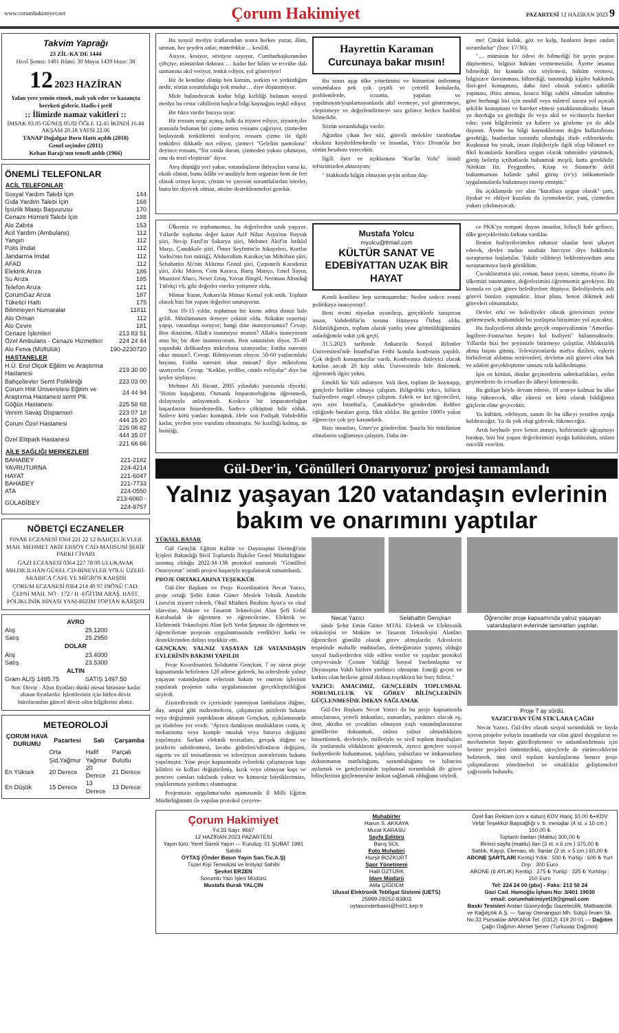www.corumhakimiyet.net Çorum Hakimiyet PAZARTESİ 12 HAZİRAN 2023 9
Takvim Yaprağı
23 ZİL-KA'DE 1444
Hicrî Şemsi: 1401 Rûmi: 30 Mayıs 1439 Hızır: 38
12 2023 HAZİRAN
Yalan yere yemin etmek, malı yok eder ve kazançta bereketi giderir. Hadîs-i şerîf
:: İlimizde namaz vakitleri ::
İMSAK 03.05 GÜNEŞ 05.02 ÖĞLE 12.45 İKİNDİ 16.44 AKŞAM 20.18 YATSI 22.06
TANAP Doğalgaz Boru Hattı açıldı (2018)
Genel seçimler (2011)
Keban Barajı'nın temeli atıldı (1966)
ÖNEMLİ TELEFONLAR
| ACİL TELEFONLAR | |
| --- | --- |
| Sosyal Yardım Talebi İçin | 144 |
| Gıda Yardım Talebi İçin | 168 |
| İşsizlik Maaşı Başvurusu | 170 |
| Cenaze Hizmeti Talebi İçin | 188 |
| Alo Zabıta | 153 |
| Acil Yardım (Ambulans) | 112 |
| Yangın | 112 |
| Polis İmdat | 112 |
| Jandarma İmdat | 112 |
| AFAD | 112 |
| Elektrik Arıza | 186 |
| Su Arıza | 185 |
| Telefon Arıza | 121 |
| ÇorumGaz Arıza | 187 |
| Tüketici Hattı | 175 |
| Bilinmeyen Numaralar | 11811 |
| Alo Orman | 112 |
| Alo Çevre | 181 |
| Cenaze İşlemleri | 213 83 51 |
| Özel Ambulans - Cenaze Hizmetleri | 224 24 44 |
| Alo Fetva (Müftülük) | 190-2230720 |
| HASTANELER | |
| H.Ü. Erol Olçok Eğitim ve Araştırma Hastanesi | 219 30 00 |
| Bahçelievler Semt Polikliniği | 223 03 00 |
| Çorum Hitit Üniversitesi Eğitim ve Araştırma Hastanesi semt Plk. | 24 44 94 |
| Göğüs Hastanesi | 225 58 68 |
| Verem Savaş Dispanseri | 223 07 18 |
| Çorum Özel Hastanesi | 444 15 20 226 06 82 |
| Özel Elitpark Hastanesi | 444 35 07 221 66 66 |
| AİLE SAĞLIĞI MERKEZLERİ | |
| BAHABEY | 221-2182 |
| YAVRUTURNA | 224-4214 |
| HAYAT | 221-6047 |
| BAHABEY | 221-7733 |
| ATA | 224-0550 |
| GÜLABİBEY | 213-6060 - 224-9757 |
NÖBETÇİ ECZANELER
PINAR ECZANESİ 0364 221 22 12 BAHÇELİEVLER MAH. MEHMET AKİF ERSOY CAD-MAHSUNİ ŞERİF PARKI CİVARI
GAZİ ECZANESİ 0364 227 78 00 ULUKAVAK MH.DR.ILHAN GÜREL CD-BİNEVLER YOLU ÜZERİ-ARABICA CAFE VE MİGROS KARŞISI
ÇORUM ECZANESİ 0364 214 40 97 İNÖNÜ CAD. ÇEPNİ MAH. NO : 172 / H -EĞİTİM ARAŞ. HAST. POLİKLİNİK BİNASI YANI-BİZİM TOPTAN KARŞISI
| AVRO | |
| --- | --- |
| Alış | 25.1200 |
| Satış | 25.2950 |
| DOLAR | |
| Alış | 23.4000 |
| Satış | 23.5300 |
| ALTIN | |
| Gram ALIŞ 1485.75 | SATIŞ 1497.50 |
Not: Döviz - Altın fiyatları dünki mesai bitimine kadar alınan fiyatlardır. İşlemleriniz için lütfen döviz bürolarından güncel döviz-altın bilgilerini alınız.
METEOROLOJİ
| ÇORUM HAVA DURUMU | Pazartesi | Salı | Çarşamba |
| --- | --- | --- | --- |
| | Orta Şid.Yağmur | Hafif Yağmur | Parçalı Bulutlu |
| En Yüksek | 20 Derece | 20 Derece | 21 Derece |
| En Düşük | 15 Derece | 13 Derece | 13 Derece |
Bu sosyal medya icatlarından sonra herkes yazar, âlim, uzman, her şeyden anlar, mütefekkir… kesildi.
Asıyor, kesiyor, sövüyor sayıyor, Cumhurbaşkanından çiftçiye, mimardan doktora … kadar her bilim ve tecrübe dalı uzmanına akıl veriyor, tenkit ediyor, yol gösteriyor!
Bir de kendine dönüp ben kimim, yetkim ve yetkinliğim nedir, sözün sorumluluğu yok mudur… diye düşünmüyor.
Mide bulandıracak kadar bilgi kirliliği bulunan sosyal medya bu cesur cahillerin başlıca bilgi kaynağını teşkil ediyor.
Bir fıkra vardır buraya uyar:
Bir ressam sergi açmış, halk da ziyaret ediyor, ziyaretçiler arasında bulunan bir çizme ustası ressamı çağırıyor, çizmeden başlayarak tenkitlerini sıralıyor, ressam çizme ile ilgili tenkitleri dikkatle not ediyor, çizmeci "Gelelim pantolona" deyince ressam, "Siz orada durun, çizmeden yukarı çıkmayın, onu da terzi eleştirsin" diyor.
Ateş düştüğü yeri yakar, vatandaşların ihtiyaçları varsa ki, eksik olmaz, bunu âdâbı ve usulüyle hem organize hem de fert olarak ortaya koyar, çözüm ve çaresini sorumlulardan isterler, bunu bir diyecek olmaz, aksine desteklenmeleri gerekir.
Hayrettin Karaman
Curcunaya bakar mısın!
Bu sınırı aşıp ülke yönetimini ve hizmetini üstlenmiş sorumlulara pek çok çeşitli ve çetrefil konularda, problemlerde, icraatta, yapılan ve yapılmayan/yapılamayanlarda akıl vermeye, yol göstermeye, eleştirmeye ve değerlendirmeye sıra gelince herkes haddini bilmelidir.
Sözün sorumluluğu vardır.
Ağızdan çıkan her söz, görevli melekler tarafından eksiksiz kaydedilmektedir ve insanlar, Yüce Divan'da her sözün hesabını verecektir.
İlgili âyet ve açıklaması "Kur'ân Yolu" isimli tefsirimizden aktarayım:
" Hakkında bilgin olmayan şeyin ardına düş-
me! Çünkü kulak, göz ve kalp, bunların hepsi ondan sorumludur" (İsra: 17/36).
"… müminin bir ödevi de bilmediği bir şeyin peşine düşmemesi, bilgisiz hüküm vermemesidir. Âyette insanın bilmediği bir konuda söz söylemesi, hüküm vermesi, bilgisizce davranması, bilmediği, tanımadığı kişiler hakkında ileri-geri konuşması, daha özel olarak yalancı şahitlik yapması, iftira atması, kısaca bilgi sahibi olmadan tahmine göre herhangi biri için maddî veya mânevî zarara yol açacak şekilde konuşması ve hareket etmesi yasaklanmaktadır. İnsan ya duyduğu ya gördüğü ile veya akıl ve vicdanıyla hareket eder; yani bilgilerimiz ya habere ya gözleme ya da akla dayanır. Âyette bu bilgi kaynaklarının doğru kullanılması gerektiği, bunlardan sorumlu olunduğu ifade edilmektedir. Kuşkusuz bu yasak, insan ilişkileriyle ilgili olup bilimsel ve fikrî konularda kurallara uygun olarak tahminler yürütmek, görüş belirtip içtihatlarda bulunmak meşrû, hatta gereklidir. Nitekim Hz. Peygamber, Kitap ve Sünnet'te delil bulunmaması halinde şahsî görüş (re'y) istikametinde uygulamalarda bulunmayı tasvip etmiştir."
Bu açıklamada yer alan "kurallara uygun olarak" şartı, liyakat ve ehliyet kuralını da içermektedir; yani, çizmeden yukarı çıkılmayacak.
Ülkemiz ve toplumumuz, bu değerlerden uzak yaşıyor. Yıllardır topluma değer katan Arif Nihat Asya'nın Bayrak şiiri, Necip Fazıl'ın Sakarya şiiri, Mehmet Akif'in İstiklal Marşı, Çanakkale şiiri, Ömer Seyfettin'in hikayeleri, Kurtlar Vadisi'nin fon müziği, Abdurrahim Karakoç'un Mihriban şiiri, Sebahattin Ali'nin Aldırma Gönül şiiri, Çırpınırdı Karadeniz şiiri, Zeki Müren, Cem Karaca, Barış Manço, Emel Sayın, Muazzez Abacı, Neset Ertaş, Yavuz Bingöl, Neriman Altındağ Tüfekçi vb. gibi değerler eserler yetişmez oldu.
Mimar Sinan, Ankara'da Mimar Kemal yok artık. Toplum olarak bizi biz yapan değerleri unutuyoruz.
Son 10-15 yıldır, toplumun bir kısmı adeta dinsiz hale geldi. Müslümanım demeye çekinir oldu. Sokakta roportajı yapıp, vatandaşa soruyor; hangi dine inanıyorsunuz? Cevap: Ben dinsizim, Allah'a inanmıyor musun? Allah'a inanıyorum ama hiç bir dine inanmıyorum. Ben satanistim diyor. 35-40 yaşındaki delikanlıya mikrofonu uzatıyorlar; Fatiha suresini okur musun?, Cevap: Bilmiyorum oluyor. 50-60 yaşlarındaki bayana, Fatiha suresini okur musun? diye mikrofonu uzatıyorlar. Cevap: "Kırklar, yediler, cümle evliyalar" diye bir şeyler söylüyor.
Mehmet Ali Birant, 2005 yılındaki yazısında diyorki; "Bizim kuşağımız, Osmanlı İmparatorluğu'nu öğrenmedi, dolayısıyla anlayamadı. Koskoca bir imparatorluğun başarılarını hissedemedik. Sadece çöküşünü bilir olduk. Sadece kötü yanları konuştuk. Hele son Padişah Vahdeddin kadar, yerden yere vurulanı olmamıştır. Ne kızıllığı kalmış, ne hainliği.
Mustafa Yolcu
myolcu@ttmail.com
KÜLTÜR SANAT VE EDEBİYATTAN UZAK BİR HAYAT
Kendi kendime hep sormuşumdur: Neden sadece resmi politikaya inanıyoruz?
Beni resmi rüyadan uyandırıp, gerçeklerle tanıştıran insan, Vahdeddin'in torunu Hümeyra Özbaş oldu. Aldatıldığımızı, toplum olarak yanlış yöne götürüldüğümüzü anladığımda vakit çok geçti.
31.5.2023 tarihinde Ankara'da Sosyal Bilimler Üniversitesi'nde İstanbul'un Fethi konulu konferans yapıldı. Çok değerli konuşmacılar vardı. Konferansa dinleyici olarak katılan ancak 20 kişi oldu. Üniversitede bile dinlemek, öğrenmek ilgisi yoktu.
Emekli bir Vali anlatıyor. Vali iken, toplum ile kaynaşıp, gençlerle birlikte olmaya çalıştım. Bölgedeki yıkıcı, bölücü faaliyetlere engel olmaya çalıştım. Erkek ve kız öğrencileri, ayrı ayrı İstanbul'a, Çanakkale'ye gönderdim. Rehber eşliğinde buraları gezip, fikir aldılar. Bu geziler 1000'e yakın öğrenciye çok şey kazandırdı.
Bazı insanları, Ümre'ye gönderdim. Şuurlu bir müslüman olmalarını sağlamaya çalıştım. Daha ön-
ce PKK'ya sempati duyan insanlar, bilinçli hale gelince, ülke gerçeklerinin farkına vardılar.
Benim faaliyetlerimden rahatsız olanlar beni şikayet ederek, devlet malını usulsüz harcıyor diye hakkımda soruşturma başlattılar. Takdir edilmeyi beklemiyordum ama soruşturmaya layık görüldüm.
Çocuklarımıza şiir, roman, basın yayın, sinema, tiyatro ile ülkemizi tanıtmamız, değerlerimizi öğretmemiz gerekiyor. Bu konuda en çok görev belediyelere düşüyor. Belediyelerin asli görevi bunları yapmaktır. İmar planı, beton dökmek asli görevleri olmamalıdır.
Devlet erki ve belediyeler olarak görevimizi yerine getirmezsek, toplumdaki bu yozlaşma bitişimize yol açacaktır.
Bu faaliyetlerin altında gerçek emperyalizmin "Amerika-İngiltere-Fransa'nın beşinci kol faaliyeti" bulunmaktadır. Yıllardır bizi her şeyimizle bitirmeye çalıştılar. Ahlaksızlık almış başını gitmiş. Televizyonlarda mafya dizileri, eşlerin birbirlerini aldatma serüvenleri, devletin asli görevi olan hak ve adaleti gerçekleştirme unsuru rafa kaldırılmıştır.
İşin en kötüsü, dindar geçinenlerin sahtekarlıkları, aydın geçinenlerin de icraatları ile ülkeyi bitirmesidir.
Bu gidişat böyle devam ederse, 10 seneye kalmaz bu ülke bitip tükenecek, ülke idaresi en kötü olarak bildiğimiz güçlerin eline geçecektir.
Ya kültürü, edebiyatı, sanatı ile bu ülkeyi yeniden ayağa kaldıracağız. Ya da yok olup gidecek, tükeneceğiz.
Artık beyhude yere beton atmayı, birbirimizle uğraşmayı bırakıp, bizi biz yapan değerlerimizi ayağa kaldıralım, onlara öncelik verelim.
Gül-Der'in, 'Gönülleri Onarıyoruz' projesi tamamlandı
Yalnız yaşayan 120 vatandaşın evlerinin bakım ve onarımını yaptılar
YÜKSEL BASAR
Gül Gençlik Eğitim Kültür ve Dayanışma Derneği'nin İçişleri Bakanlığı Sivil Toplumla İlişkiler Genel Müdürlüğüne sunmuş olduğu 2022-M-138 protokol numaralı "Gönülleri Onarıyoruz" isimli projesi başarıyla uygulanarak tamamlandı.
PROJE ORTAKLARINA TEŞEKKÜR
Gül-Der Başkanı ve Proje Koordinatörü Necat Yazıcı, proje ortağı Şehit Emin Güner Meslek Teknik Anadolu Lisesi'ni ziyaret ederek, Okul Müdürü İbrahim Ayaz'a ve okul idaresine, Makine ve Tasarım Teknolojisi Alan Şefi Erdal Karabudak ile öğretmen ve öğrencilerine, Elektrik ve Elektronik Teknolojisi Alan Şefi Vedat Şaşmaz ile öğretmen ve öğrencilerine projenin uygulanmasında verdikleri katkı ve desteklerinden dolayı teşekkür etti.
GENÇKAN: YALNIZ YAŞAYAN 120 VATANDAŞIN EVLERİNİN BAKIMI YAPILDI
Proje Koordinatörü Selahattin Gençkan, 7 ay süren proje kapsamında belirlenen 120 adrese giderek, bu adreslerde yalnız yaşayan vatandaşların evlerinin bakım ve onarım işlerinin yapılarak projenin saha uygulamasının gerçekleştirildiğini söyledi.
Ziyaretlerinde ev içerisinde yanmayan lambaların düğme, duy, ampul gibi malzemelerin, çalışmayan prizlerin bakımı veya değişimini yaptıklarını aktaran Gençkan, açıklamasında şu ifadelere yer verdi: "Ayrıca damlayan muslukların conta, iç mekanizma veya komple musluk veya batarya değişimi yapılmıştır. Sarkan elektrik tesisatları, gevşek düğme ve prizlerin sabitlenmesi, lavabo giderleri/sifonların değişimi, sigorta ve zil tesisatlarının ve televizyon antenlerinin bakımı yapılmıştır. Yine proje kapsamında evlerdeki çalışmayan kapı kilitleri ve kolları değiştirilmiş, kırık veya olmayan kapı ve pencere camları takılarak yalnız ve kimsesiz büyüklerimize, yaşlılarımıza yardımcı olunmuştur.
Projemizin uygulama/saha aşamasında İl Milli Eğitim Müdürlüğümüz ile yapılan protokol çerçeve-
Necat Yazıcı Selahattin Gençkan
sinde Şehit Emin Güner MTAL Elektrik ve Elektronik teknolojisi ve Makine ve Tasarım Teknolojisi Alanları öğrencileri gönüllü olarak görev almışlardır. Adreslerin tespitinde mahalle muhtarları, derneğimizin yapmış olduğu sosyal faaliyetlerden elde edilen veriler ve yapılan protokol çerçevesinde Çorum Valiliği Sosyal Yardımlaşma ve Dayanışma Vakfı bizlere yardımcı olmuştur. Emeği geçen ve katkısı olan herkese gönül dolusu teşekkürü bir borç biliriz."
YAZICI: AMACIMIZ, GENÇLERİN TOPLUMSAL SORUMLULUK VE GÖREV BİLİNÇLERİNİN GÜÇLENMESİNE İMKAN SAĞLAMAK
Gül-Der Başkanı Necat Yazıcı da bu proje kapsamında amaçlarının, yeterli imkanları, zamanları, yardımcı olacak eş, dost, akraba ve çocukları olmayan yaşlı vatandaşlarımızın gönüllerine dokunmak, onlara yalnız olmadıklarını hissettirmek, devletiyle, milletiyle ve sivil toplum kuruluşları ile yanlarında olduklarını göstermek, ayrıca gençlere sosyal faaliyetlerde bulunmanın, yaşlılara, yalnızlara ve imkansızlara dokunmanın mutluluğunu, sorumluluğunu ve bilincini aşılamak ve gençlerimizde toplumsal sorumluluk ile görev bilinçlerinin güçlenmesine imkan sağlamak olduğunu söyledi.
Öğrenciler proje kapsamında yalnız yaşayan vatandaşların evlerinde tamiratları yaptılar.
Proje 7 ay sürdü.
YAZICI'DAN TÜM STK'LARA ÇAĞRI
Necat Yazıcı, Gül-Der olarak sosyal sorumluluk ve fayda içeren projeler yoluyla insanlarda var olan güzel duyguların ve merhametin hayatı güzelleştirmesi ve anlamlandırması için benzer projeleri önümüzdeki, süreçlerde de yürüteceklerini belirterek, tüm sivil toplum kuruluşlarına benzer proje çalışmalarına yönelmeleri ve ortaklıklar geliştirmeleri çağrısında bulundu.
Çorum Hakimiyet
Yıl:33 Sayı: 9667
12 HAZİRAN 2023 PAZARTESİ
Yayın türü: Yerel Süreli Yayın — Kuruluş: 01 ŞUBAT 1991
Sahibi
ÖYTAŞ (Önder Basın Yayın San.Tic.A.Ş)
Tüzel Kişi Temsilcisi ve İmtiyaz Sahibi
Şevket ERZEN
Sorumlu Yazı İşleri Müdürü
Mustafa Burak YALÇIN
Muhabirler
Harun S. AKKAYA
Murat KARASU
Sayfa Editörü
Barış SOL
Foto Muhabiri
Hurşit BOZKURT
Spor Yönetmeni
Halil ÖZTÜRK
İdare Müdürü
Atila ÇİĞDEM
Ulusal Elektronik Tebligat Sistemi (UETS)
25999-29252-83803
oytasonderbasin@hs01.kep.tr
Özel İlan Reklam (cm x sütun) KDV Hariç 10,00 ₺+KDV
Vefat Teşekkür Başsağlığı v. b. mesajlar (4 st. x 10 cm.) 150,00 ₺
Toplantı ilanları (Maktu) 300,00 ₺
Birinci sayfa (maktu) ilan (3 st. x 6 cm.) 375,00 ₺
Satılık, Kayıp, Eleman, vb. İlanlar (2 st. x 5 cm.) 60,00 ₺
ABONE ŞARTLARI Kentiçi Yıllık : 500 ₺ Yurtiçi : 600 ₺ Yurt Dışı : 300 Euro
ABONE (6 AYLIK) Kentiçi : 275 ₺ Yurtiçi : 325 ₺ Yurtdışı : 150 Euro
Tel: 224 24 00 (pbx) - Faks: 213 50 24
Gazi Cad. Hamoğlu İşhanı No: 3/401 19030
email: corumhakimiyet19@gmail.com
Baskı Tesisleri Arslan Güneydoğu Gazetecilik, Matbaacılık ve Kağıtçılık A.Ş. — Saray Osmangazi Mh. Sütçü İmam Sk. No:33 Pursaklar-ANKARA Tel: (0312) 419 20 01 — Dağıtım Çağrı Dağıtım Ahmet Şener (Turkuvaz Dağıtım)